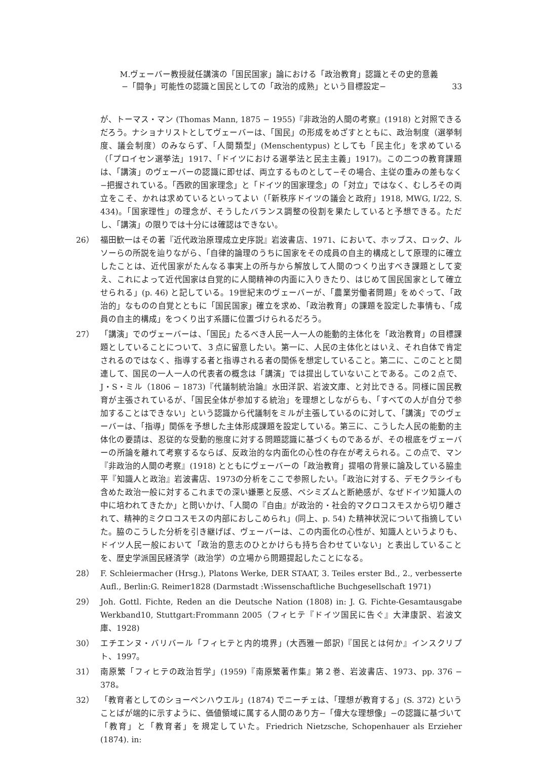M.ヴェーバー教授就任講演の「国民国家」論における「政治教育」認識とその史的意義
−「闘争」可能性の認識と国民としての「政治的成熟」という目標設定− 33
が、トーマス・マン (Thomas Mann, 1875 − 1955)『非政治的人間の考察』(1918) と対照できるだろう。ナショナリストとしてヴェーバーは、「国民」の形成をめざすとともに、政治制度（選挙制度、議会制度）のみならず、「人間類型」(Menschentypus) としても「民主化」を求めている（「プロイセン選挙法」1917、「ドイツにおける選挙法と民主主義」1917)。この二つの教育課題は、「講演」のヴェーバーの認識に即せば、両立するものとして−その場合、主従の重みの差もなく−把握されている。「西欧的国家理念」と「ドイツ的国家理念」の「対立」ではなく、むしろその両立をこそ、かれは求めているといってよい（「新秩序ドイツの議会と政府」1918, MWG, Ⅰ/22, S. 434)。「国家理性」の理念が、そうしたバランス調整の役割を果たしていると予想できる。ただし、「講演」の限りでは十分には確認はできない。
26） 福田歓一はその著『近代政治原理成立史序説』岩波書店、1971、において、ホッブス、ロック、ルソーらの所説を辿りながら、「自律的論理のうちに国家をその成員の自主的構成として原理的に確立したことは、近代国家がたんなる事実上の所与から解放して人間のつくり出すべき課題として変え、これによって近代国家は自覚的に人間精神の内面に入りきたり、はじめて国民国家として確立せられる」(p. 46) と記している。19世紀末のヴェーバーが、「農業労働者問題」をめぐって、「政治的」なものの自覚とともに「国民国家」確立を求め、「政治教育」の課題を設定した事情も、「成員の自主的構成」をつくり出す系譜に位置づけられるだろう。
27） 「講演」でのヴェーバーは、「国民」たるべき人民一人一人の能動的主体化を「政治教育」の目標課題としていることについて、３点に留意したい。第一に、人民の主体化とはいえ、それ自体で肯定されるのではなく、指導する者と指導される者の関係を想定していること。第二に、このことと関連して、国民の一人一人の代表者の概念は「講演」では提出していないことである。この２点で、J・S・ミル（1806 − 1873)『代議制統治論』水田洋訳、岩波文庫、と対比できる。同様に国民教育が主張されているが、「国民全体が参加する統治」を理想としながらも、「すべての人が自分で参加することはできない」という認識から代議制をミルが主張しているのに対して、「講演」でのヴェーバーは、「指導」関係を予想した主体形成課題を設定している。第三に、こうした人民の能動的主体化の要請は、忍従的な受動的態度に対する問題認識に基づくものであるが、その根底をヴェーバーの所論を離れて考察するならば、反政治的な内面化の心性の存在が考えられる。この点で、マン『非政治的人間の考察』(1918) とともにヴェーバーの「政治教育」提唱の背景に論及している脇圭平『知識人と政治』岩波書店、1973の分析をここで参照したい。「政治に対する、デモクラシイも含めた政治一般に対するこれまでの深い嫌悪と反感、ペシミズムと断絶感が、なぜドイツ知識人の中に培われてきたか」と問いかけ、「人間の『自由』が政治的・社会的マクロコスモスから切り離されて、精神的ミクロコスモスの内部におしこめられ」(同上、p. 54) た精神状況について指摘していた。脇のこうした分析を引き継げば、ヴェーバーは、この内面化の心性が、知識人というよりも、ドイツ人民一般において「政治的意志のひとかけらも持ち合わせていない」と表出していることを、歴史学派国民経済学（政治学）の立場から問題提起したことになる。
28） F. Schleiermacher (Hrsg.), Platons Werke, DER STAAT, 3. Teiles erster Bd., 2., verbesserte Aufl., Berlin:G. Reimer1828 (Darmstadt :Wissenschaftliche Buchgesellschaft 1971)
29） Joh. Gottl. Fichte, Reden an die Deutsche Nation (1808) in: J. G. Fichte-Gesamtausgabe Werkband10, Stuttgart:Frommann 2005（フィヒテ『ドイツ国民に告ぐ』大津康訳、岩波文庫、1928)
30） エチエンヌ・バリバール「フィヒテと内的境界」(大西雅一郎訳)『国民とは何か』インスクリプト、1997。
31） 南原繁「フィヒテの政治哲学」(1959)『南原繁著作集』第２巻、岩波書店、1973、pp. 376 − 378。
32） 「教育者としてのショーペンハウエル」(1874) でニーチェは、「理想が教育する」(S. 372) ということばが端的に示すように、価値領域に属する人間のあり方−「偉大な理想像」−の認識に基づいて「教育」と「教育者」を規定していた。Friedrich Nietzsche, Schopenhauer als Erzieher (1874). in: